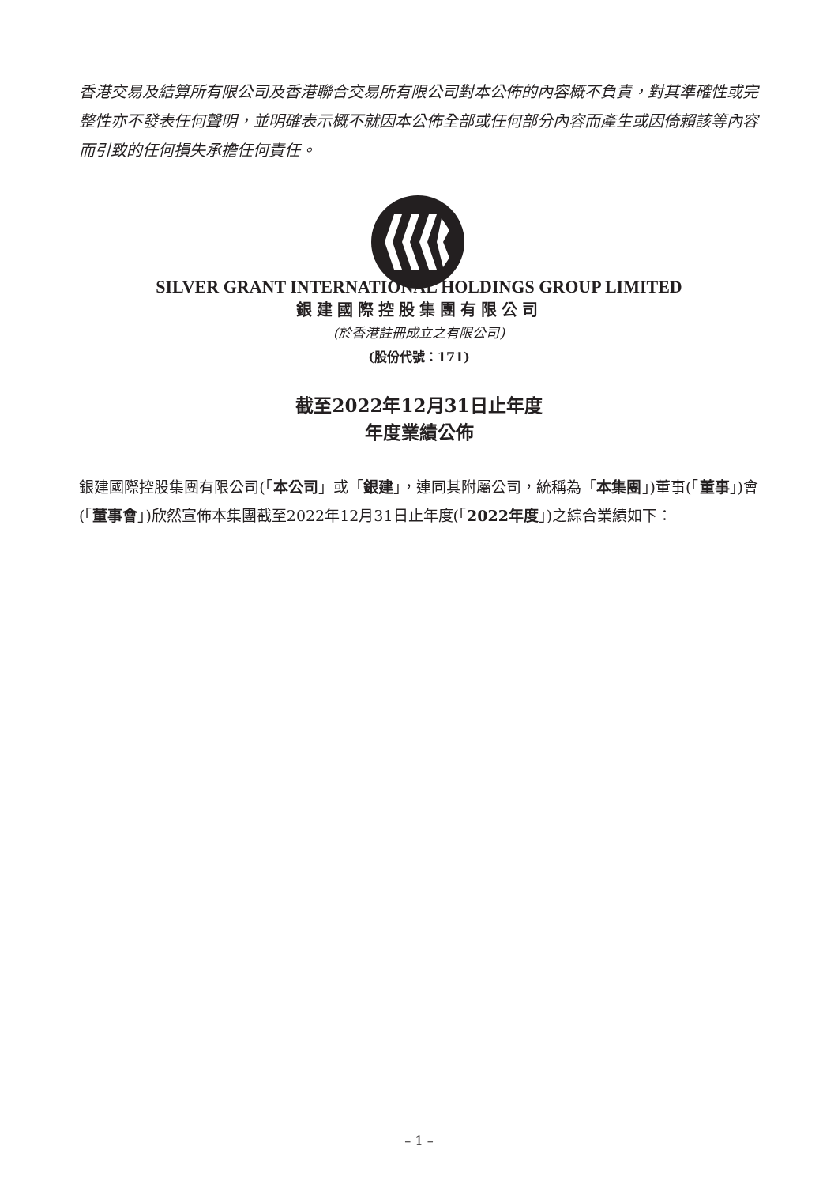香港交易及結算所有限公司及香港聯合交易所有限公司對本公佈的內容概不負責，對其準確性或完整性亦不發表任何聲明，並明確表示概不就因本公佈全部或任何部分內容而產生或因倚賴該等內容而引致的任何損失承擔任何責任。
SILVER GRANT INTERNATIONAL HOLDINGS GROUP LIMITED
銀建國際控股集團有限公司
(於香港註冊成立之有限公司)
(股份代號：171)
截至2022年12月31日止年度
年度業績公佈
銀建國際控股集團有限公司(「本公司」或「銀建」，連同其附屬公司，統稱為「本集團」)董事(「董事」)會(「董事會」)欣然宣佈本集團截至2022年12月31日止年度(「2022年度」)之綜合業績如下：
– 1 –